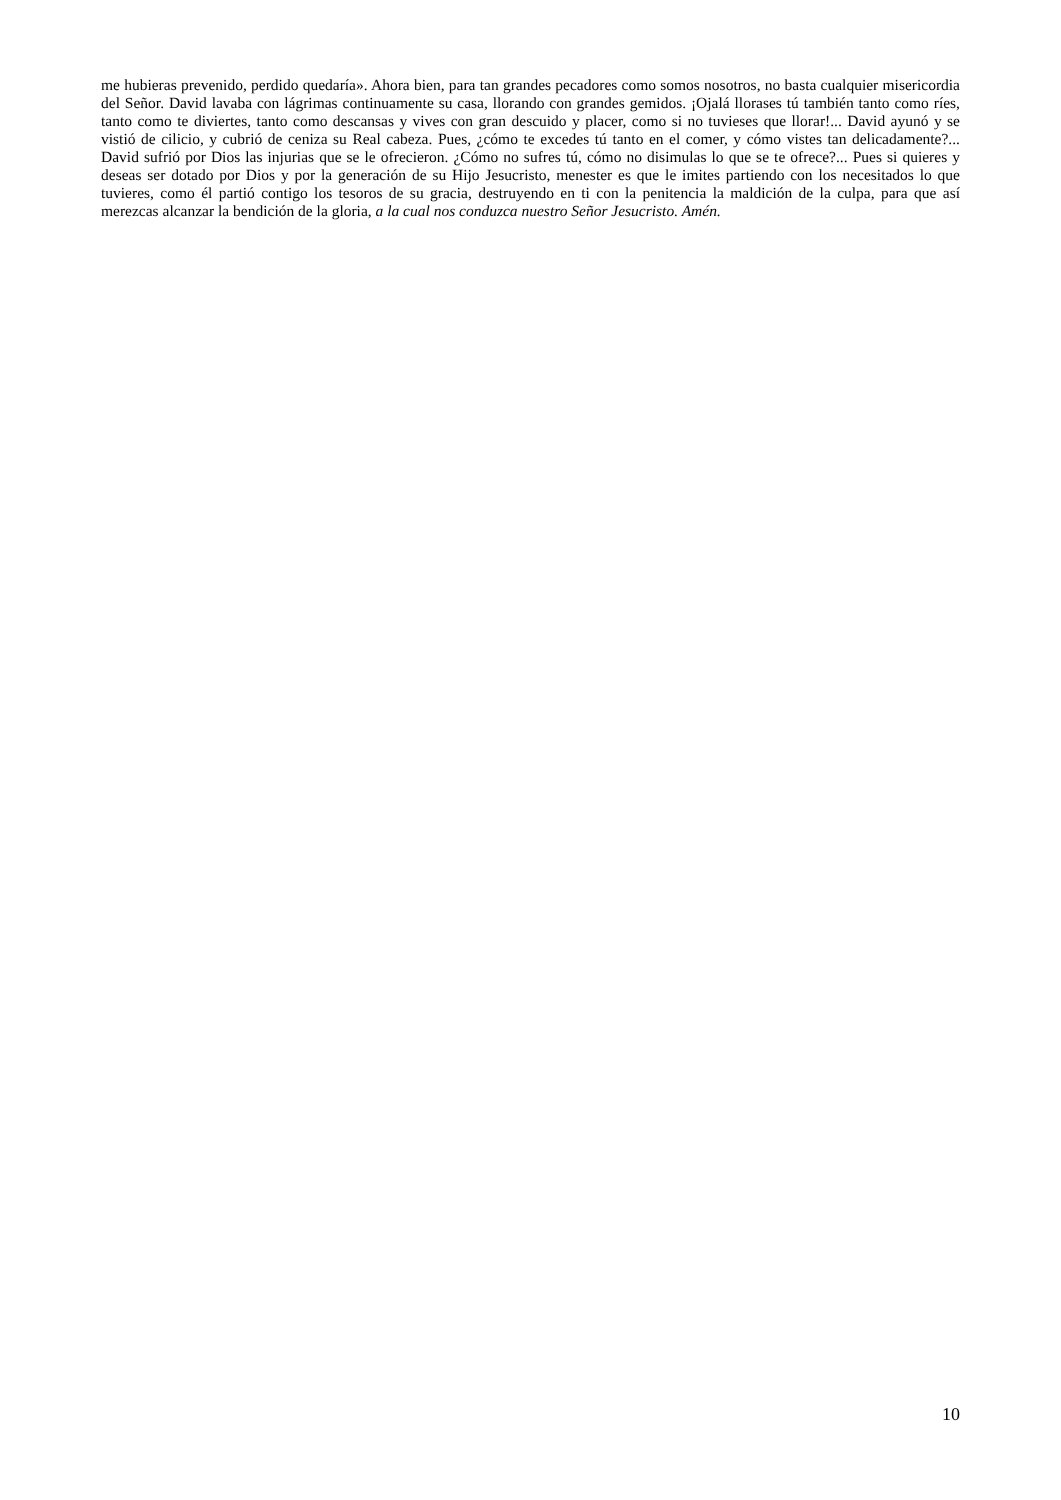me hubieras prevenido, perdido quedaría». Ahora bien, para tan grandes pecadores como somos nosotros, no basta cualquier misericordia del Señor. David lavaba con lágrimas continuamente su casa, llorando con grandes gemidos. ¡Ojalá llorases tú también tanto como ríes, tanto como te diviertes, tanto como descansas y vives con gran descuido y placer, como si no tuvieses que llorar!... David ayunó y se vistió de cilicio, y cubrió de ceniza su Real cabeza. Pues, ¿cómo te excedes tú tanto en el comer, y cómo vistes tan delicadamente?... David sufrió por Dios las injurias que se le ofrecieron. ¿Cómo no sufres tú, cómo no disimulas lo que se te ofrece?... Pues si quieres y deseas ser dotado por Dios y por la generación de su Hijo Jesucristo, menester es que le imites partiendo con los necesitados lo que tuvieres, como él partió contigo los tesoros de su gracia, destruyendo en ti con la penitencia la maldición de la culpa, para que así merezcas alcanzar la bendición de la gloria, a la cual nos conduzca nuestro Señor Jesucristo. Amén.
10